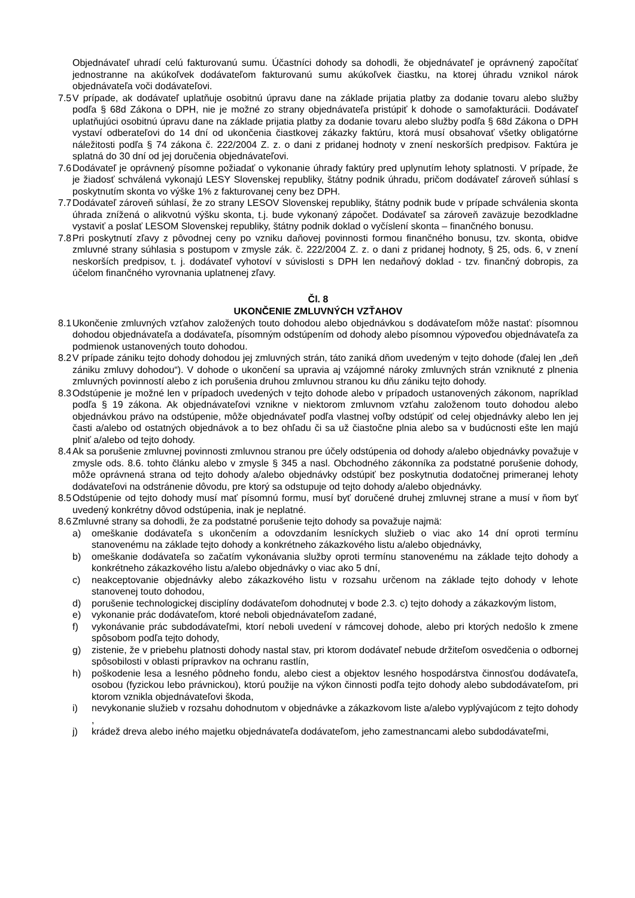Objednávateľ uhradí celú fakturovanú sumu. Účastníci dohody sa dohodli, že objednávateľ je oprávnený započítať jednostranne na akúkoľvek dodávateľom fakturovanú sumu akúkoľvek čiastku, na ktorej úhradu vznikol nárok objednávateľa voči dodávateľovi.
7.5 V prípade, ak dodávateľ uplatňuje osobitnú úpravu dane na základe prijatia platby za dodanie tovaru alebo služby podľa § 68d Zákona o DPH, nie je možné zo strany objednávateľa pristúpiť k dohode o samofakturácii. Dodávateľ uplatňujúci osobitnú úpravu dane na základe prijatia platby za dodanie tovaru alebo služby podľa § 68d Zákona o DPH vystaví odberateľovi do 14 dní od ukončenia čiastkovej zákazky faktúru, ktorá musí obsahovať všetky obligatórne náležitosti podľa § 74 zákona č. 222/2004 Z. z. o dani z pridanej hodnoty v znení neskorších predpisov. Faktúra je splatná do 30 dní od jej doručenia objednávateľovi.
7.6 Dodávateľ je oprávnený písomne požiadať o vykonanie úhrady faktúry pred uplynutím lehoty splatnosti. V prípade, že je žiadosť schválená vykonajú LESY Slovenskej republiky, štátny podnik úhradu, pričom dodávateľ zároveň súhlasí s poskytnutím skonta vo výške 1% z fakturovanej ceny bez DPH.
7.7 Dodávateľ zároveň súhlasí, že zo strany LESOV Slovenskej republiky, štátny podnik bude v prípade schválenia skonta úhrada znížená o alikvotnú výšku skonta, t.j. bude vykonaný zápočet. Dodávateľ sa zároveň zaväzuje bezodkladne vystaviť a poslať LESOM Slovenskej republiky, štátny podnik doklad o vyčíslení skonta – finančného bonusu.
7.8 Pri poskytnutí zľavy z pôvodnej ceny po vzniku daňovej povinnosti formou finančného bonusu, tzv. skonta, obidve zmluvné strany súhlasia s postupom v zmysle zák. č. 222/2004 Z. z. o dani z pridanej hodnoty, § 25, ods. 6, v znení neskorších predpisov, t. j. dodávateľ vyhotoví v súvislosti s DPH len nedaňový doklad - tzv. finančný dobropis, za účelom finančného vyrovnania uplatnenej zľavy.
Čl. 8
UKONČENIE ZMLUVNÝCH VZŤAHOV
8.1 Ukončenie zmluvných vzťahov založených touto dohodou alebo objednávkou s dodávateľom môže nastať: písomnou dohodou objednávateľa a dodávateľa, písomným odstúpením od dohody alebo písomnou výpoveďou objednávateľa za podmienok ustanovených touto dohodou.
8.2 V prípade zániku tejto dohody dohodou jej zmluvných strán, táto zaniká dňom uvedeným v tejto dohode (ďalej len „deň zániku zmluvy dohodou“). V dohode o ukončení sa upravia aj vzájomné nároky zmluvných strán vzniknuté z plnenia zmluvných povinností alebo z ich porušenia druhou zmluvnou stranou ku dňu zániku tejto dohody.
8.3 Odstúpenie je možné len v prípadoch uvedených v tejto dohode alebo v prípadoch ustanovených zákonom, napríklad podľa § 19 zákona. Ak objednávateľovi vznikne v niektorom zmluvnom vzťahu založenom touto dohodou alebo objednávkou právo na odstúpenie, môže objednávateľ podľa vlastnej voľby odstúpiť od celej objednávky alebo len jej časti a/alebo od ostatných objednávok a to bez ohľadu či sa už čiastočne plnia alebo sa v budúcnosti ešte len majú plniť a/alebo od tejto dohody.
8.4 Ak sa porušenie zmluvnej povinnosti zmluvnou stranou pre účely odstúpenia od dohody a/alebo objednávky považuje v zmysle ods. 8.6. tohto článku alebo v zmysle § 345 a nasl. Obchodného zákonníka za podstatné porušenie dohody, môže oprávnená strana od tejto dohody a/alebo objednávky odstúpiť bez poskytnutia dodatočnej primeranej lehoty dodávateľovi na odstránenie dôvodu, pre ktorý sa odstupuje od tejto dohody a/alebo objednávky.
8.5 Odstúpenie od tejto dohody musí mať písomnú formu, musí byť doručené druhej zmluvnej strane a musí v ňom byť uvedený konkrétny dôvod odstúpenia, inak je neplatné.
8.6 Zmluvné strany sa dohodli, že za podstatné porušenie tejto dohody sa považuje najmä:
a) omeškanie dodávateľa s ukončením a odovzdaním lesníckych služieb o viac ako 14 dní oproti termínu stanovenému na základe tejto dohody a konkrétneho zákazkového listu a/alebo objednávky,
b) omeškanie dodávateľa so začatím vykonávania služby oproti termínu stanovenému na základe tejto dohody a konkrétneho zákazkového listu a/alebo objednávky o viac ako 5 dní,
c) neakceptovanie objednávky alebo zákazkového listu v rozsahu určenom na základe tejto dohody v lehote stanovenej touto dohodou,
d) porušenie technologickej disciplíny dodávateľom dohodnutej v bode 2.3. c) tejto dohody a zákazkovým listom,
e) vykonanie prác dodávateľom, ktoré neboli objednávateľom zadané,
f) vykonávanie prác subdodávateľmi, ktorí neboli uvedení v rámcovej dohode, alebo pri ktorých nedošlo k zmene spôsobom podľa tejto dohody,
g) zistenie, že v priebehu platnosti dohody nastal stav, pri ktorom dodávateľ nebude držiteľom osvedčenia o odbornej spôsobilosti v oblasti prípravkov na ochranu rastlín,
h) poškodenie lesa a lesného pôdneho fondu, alebo ciest a objektov lesného hospodárstva činnosťou dodávateľa, osobou (fyzickou lebo právnickou), ktorú použije na výkon činnosti podľa tejto dohody alebo subdodávateľom, pri ktorom vznikla objednávateľovi škoda,
i) nevykonanie služieb v rozsahu dohodnutom v objednávke a zákazkovom liste a/alebo vyplývajúcom z tejto dohody ,
j) krádež dreva alebo iného majetku objednávateľa dodávateľom, jeho zamestnancami alebo subdodávateľmi,